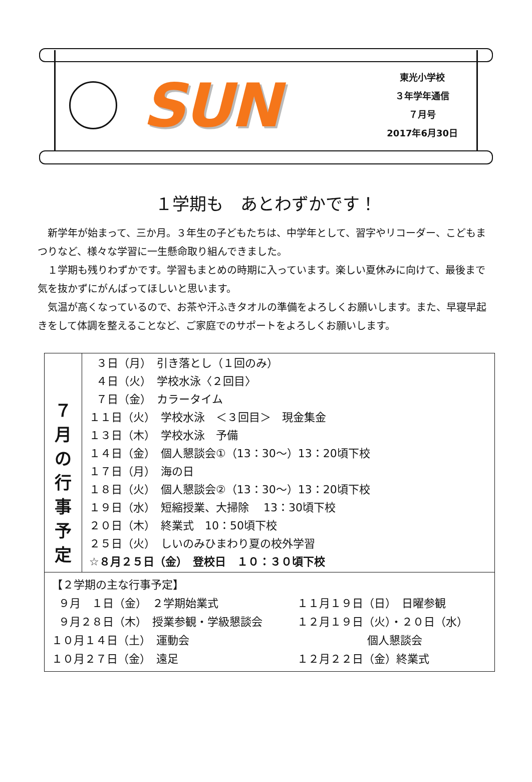SUN
東光小学校
３年学年通信
７月号
2017年6月30日
１学期も　あとわずかです！
新学年が始まって、三か月。３年生の子どもたちは、中学年として、習字やリコーダー、こどもまつりなど、様々な学習に一生懸命取り組んできました。
１学期も残りわずかです。学習もまとめの時期に入っています。楽しい夏休みに向けて、最後まで気を抜かずにがんばってほしいと思います。
気温が高くなっているので、お茶や汗ふきタオルの準備をよろしくお願いします。また、早寝早起きをして体調を整えることなど、ご家庭でのサポートをよろしくお願いします。
| ７ 月 の 行 事 予 定 | ３日（月） 引き落とし（１回のみ） ４日（火） 学校水泳〈２回目〉 ７日（金） カラータイム １１日（火） 学校水泳 ＜３回目＞ 現金集金 １３日（木） 学校水泳 予備 １４日（金） 個人懇談会①（13：30～）13：20頃下校 １７日（月） 海の日 １８日（火） 個人懇談会②（13：30～）13：20頃下校 １９日（水） 短縮授業、大掃除 13：30頃下校 ２０日（木） 終業式 10：50頃下校 ２５日（火） しいのみひまわり夏の校外学習 ☆８月２５日（金） 登校日 １０：３０頃下校 |
| 【２学期の主な行事予定】 ９月 １日（金） ２学期始業式 １１月１９日（日） 日曜参観 ９月２８日（木） 授業参観・学級懇談会 １２月１９日（火）・２０日（水） １０月１４日（土） 運動会 個人懇談会 １０月２７日（金） 遠足 １２月２２日（金）終業式 | |